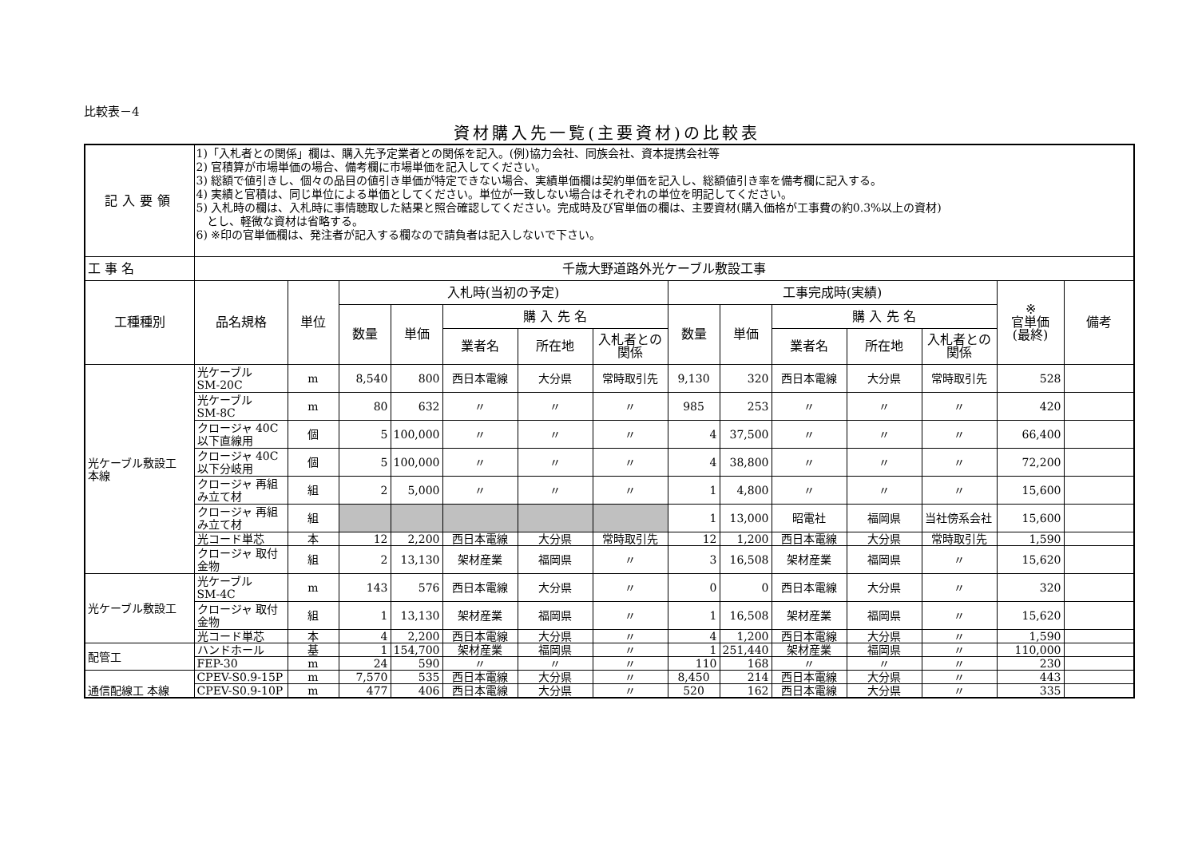比較表－4
資材購入先一覧(主要資材)の比較表
| 記入要領 | 1)「入札者との関係」欄は、購入先予定業者との関係を記入。(例)協力会社、同族会社、資本提携会社等 2) 官積算が市場単価の場合、備考欄に市場単価を記入してください。 3) 総額で値引きし、個々の品目の値引き単価が特定できない場合、実績単価欄は契約単価を記入し、総額値引き率を備考欄に記入する。 4) 実績と官積は、同じ単位による単価としてください。単位が一致しない場合はそれぞれの単位を明記してください。 5) 入札時の欄は、入札時に事情聴取した結果と照合確認してください。完成時及び官単価の欄は、主要資材(購入価格が工事費の約0.3%以上の資材) とし、軽微な資材は省略する。 6) ※印の官単価欄は、発注者が記入する欄なので請負者は記入しないで下さい。 | | | | | | | | | | | | | |
| 工 事 名 | 千歳大野道路外光ケーブル敷設工事 | | | | | | | | | | | | | |
| 工種種別 | 品名規格 | 単位 | 入札時(当初の予定) | | | | | 工事完成時(実績) | | | | | ※ 官単価 (最終) | 備考 |
| | | | 数量 | 単価 | 購 入 先 名 | | | 数量 | 単価 | 購 入 先 名 | | | | |
| | | | | | 業者名 | 所在地 | 入札者との関係 | | | 業者名 | 所在地 | 入札者との関係 | | |
| 光ケーブル敷設工 本線 | 光ケーブル SM-20C | m | 8,540 | 800 | 西日本電線 | 大分県 | 常時取引先 | 9,130 | 320 | 西日本電線 | 大分県 | 常時取引先 | 528 | |
| | 光ケーブル SM-8C | m | 80 | 632 | 〃 | 〃 | 〃 | 985 | 253 | 〃 | 〃 | 〃 | 420 | |
| | クロージャ 40C以下直線用 | 個 | 5 | 100,000 | 〃 | 〃 | 〃 | 4 | 37,500 | 〃 | 〃 | 〃 | 66,400 | |
| | クロージャ 40C以下分岐用 | 個 | 5 | 100,000 | 〃 | 〃 | 〃 | 4 | 38,800 | 〃 | 〃 | 〃 | 72,200 | |
| | クロージャ 再組み立て材 | 組 | 2 | 5,000 | 〃 | 〃 | 〃 | 1 | 4,800 | 〃 | 〃 | 〃 | 15,600 | |
| | クロージャ 再組み立て材 | 組 | | | | | | 1 | 13,000 | 昭電社 | 福岡県 | 当社傍系会社 | 15,600 | |
| | 光コード単芯 | 本 | 12 | 2,200 | 西日本電線 | 大分県 | 常時取引先 | 12 | 1,200 | 西日本電線 | 大分県 | 常時取引先 | 1,590 | |
| | クロージャ 取付金物 | 組 | 2 | 13,130 | 架材産業 | 福岡県 | 〃 | 3 | 16,508 | 架材産業 | 福岡県 | 〃 | 15,620 | |
| 光ケーブル敷設工 | 光ケーブル SM-4C | m | 143 | 576 | 西日本電線 | 大分県 | 〃 | 0 | 0 | 西日本電線 | 大分県 | 〃 | 320 | |
| | クロージャ 取付金物 | 組 | 1 | 13,130 | 架材産業 | 福岡県 | 〃 | 1 | 16,508 | 架材産業 | 福岡県 | 〃 | 15,620 | |
| | 光コード単芯 | 本 | 4 | 2,200 | 西日本電線 | 大分県 | 〃 | 4 | 1,200 | 西日本電線 | 大分県 | 〃 | 1,590 | |
| 配管工 | ハンドホール | 基 | 1 | 154,700 | 架材産業 | 福岡県 | 〃 | 1 | 251,440 | 架材産業 | 福岡県 | 〃 | 110,000 | |
| | FEP-30 | m | 24 | 590 | 〃 | 〃 | 〃 | 110 | 168 | 〃 | 〃 | 〃 | 230 | |
| 通信配線工 本線 | CPEV-S0.9-15P | m | 7,570 | 535 | 西日本電線 | 大分県 | 〃 | 8,450 | 214 | 西日本電線 | 大分県 | 〃 | 443 | |
| | CPEV-S0.9-10P | m | 477 | 406 | 西日本電線 | 大分県 | 〃 | 520 | 162 | 西日本電線 | 大分県 | 〃 | 335 | |